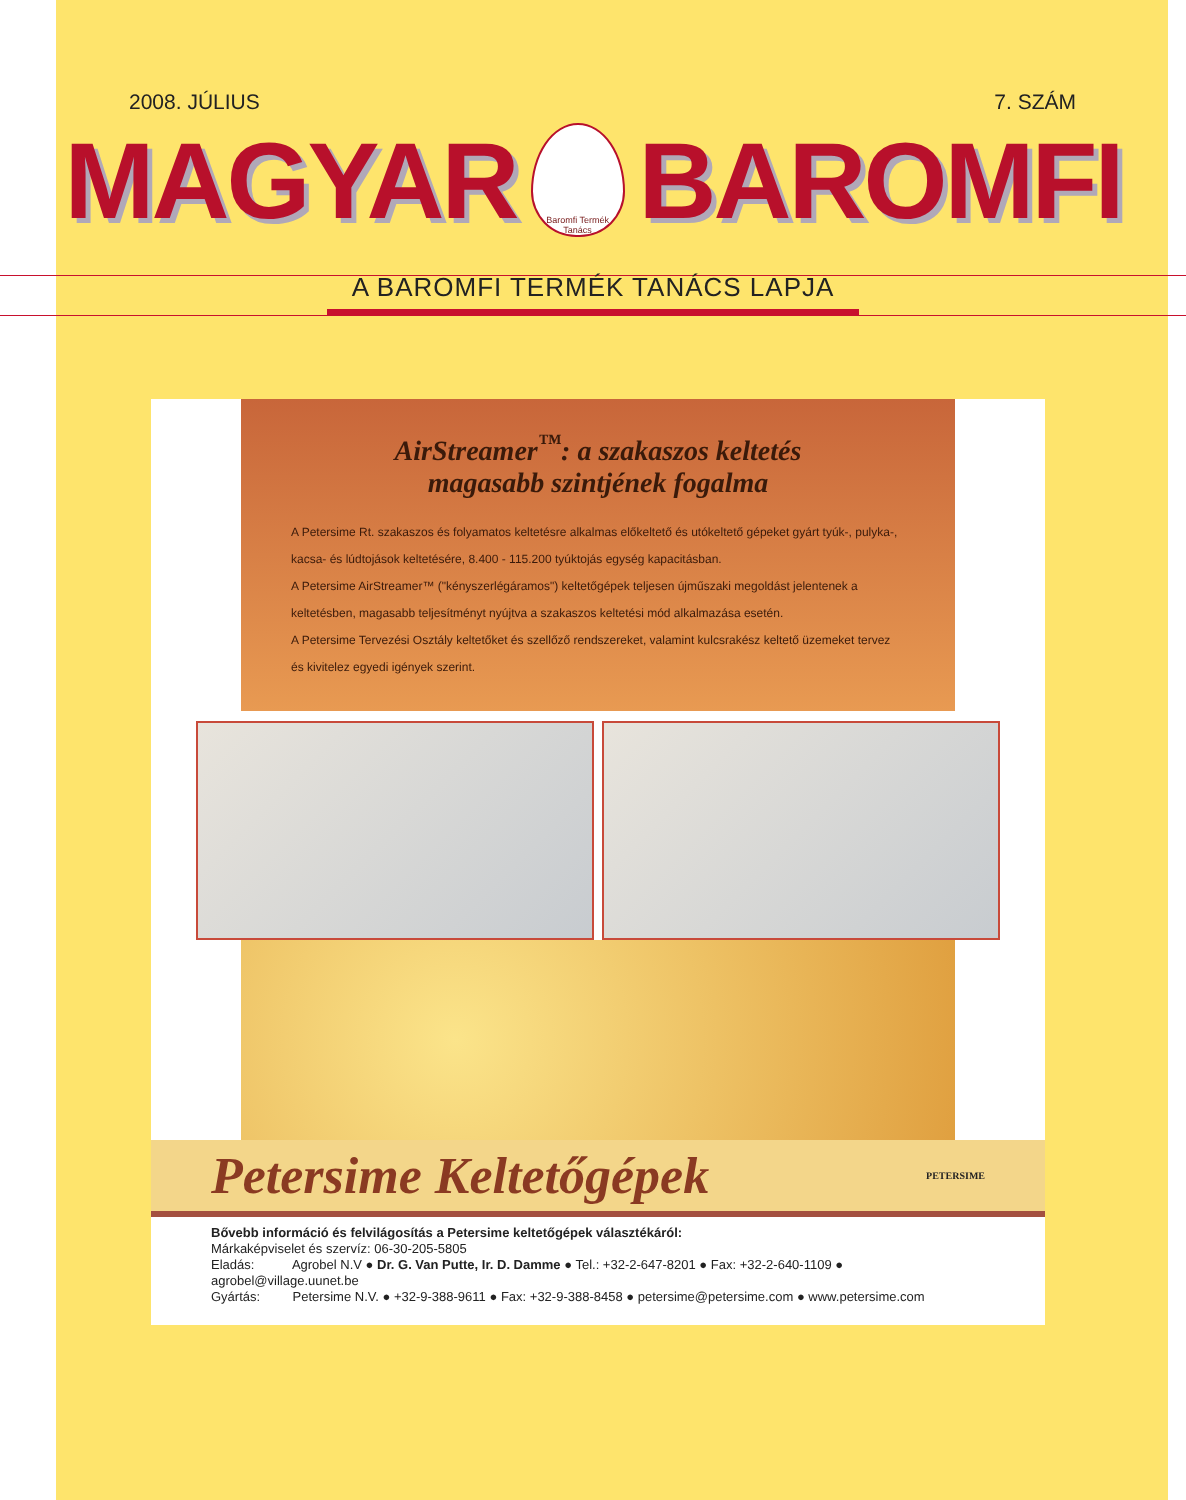2008. JÚLIUS 7. SZÁM
MAGYAR
Baromfi Termék Tanács
BAROMFI
A BAROMFI TERMÉK TANÁCS LAPJA
AirStreamer<sup>™</sup>: a szakaszos keltetés
magasabb szintjének fogalma
A Petersime Rt. szakaszos és folyamatos keltetésre alkalmas előkeltető és utókeltető gépeket gyárt tyúk-, pulyka-, kacsa- és lúdtojások keltetésére, 8.400 - 115.200 tyúktojás egység kapacitásban.
A Petersime AirStreamer™ ("kényszerlégáramos") keltetőgépek teljesen újműszaki megoldást jelentenek a keltetésben, magasabb teljesítményt nyújtva a szakaszos keltetési mód alkalmazása esetén.
A Petersime Tervezési Osztály keltetőket és szellőző rendszereket, valamint kulcsrakész keltető üzemeket tervez és kivitelez egyedi igények szerint.
Petersime Keltetőgépek PETERSIME
Bővebb információ és felvilágosítás a Petersime keltetőgépek választékáról:
Márkaképviselet és szervíz: 06-30-205-5805
Eladás: Agrobel N.V ● Dr. G. Van Putte, Ir. D. Damme ● Tel.: +32-2-647-8201 ● Fax: +32-2-640-1109 ● agrobel@village.uunet.be
Gyártás: Petersime N.V. ● +32-9-388-9611 ● Fax: +32-9-388-8458 ● petersime@petersime.com ● www.petersime.com